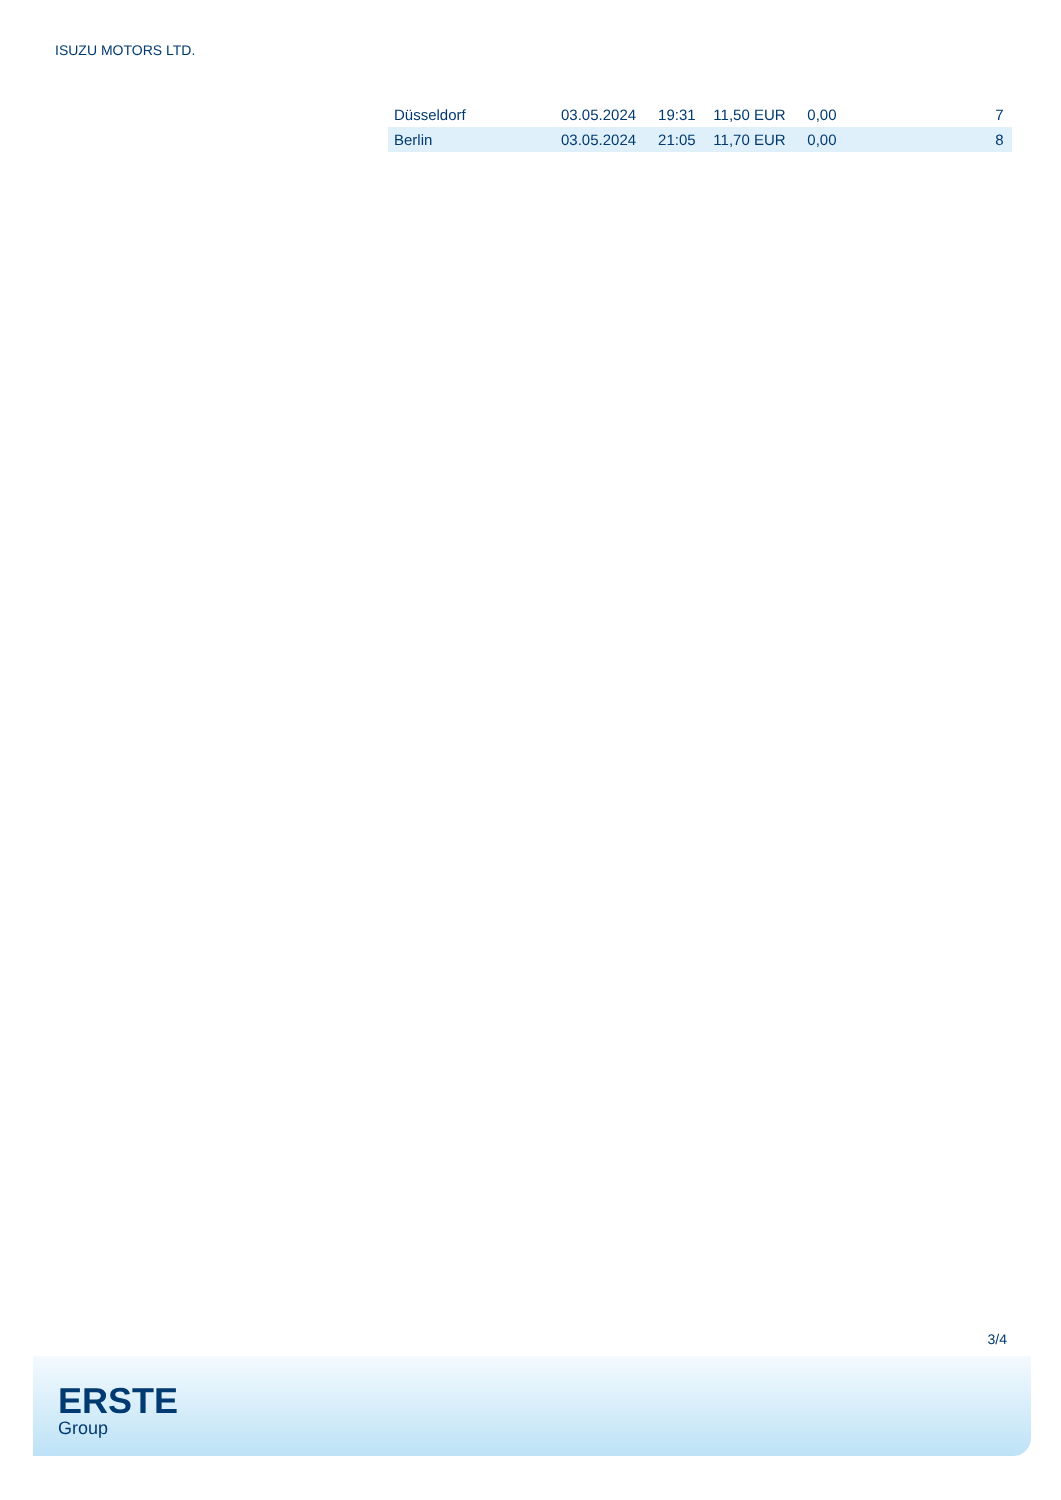ISUZU MOTORS LTD.
| Düsseldorf | 03.05.2024 | 19:31 | 11,50 EUR | 0,00 | | 7 |
| Berlin | 03.05.2024 | 21:05 | 11,70 EUR | 0,00 | | 8 |
3/4
ERSTE
Group